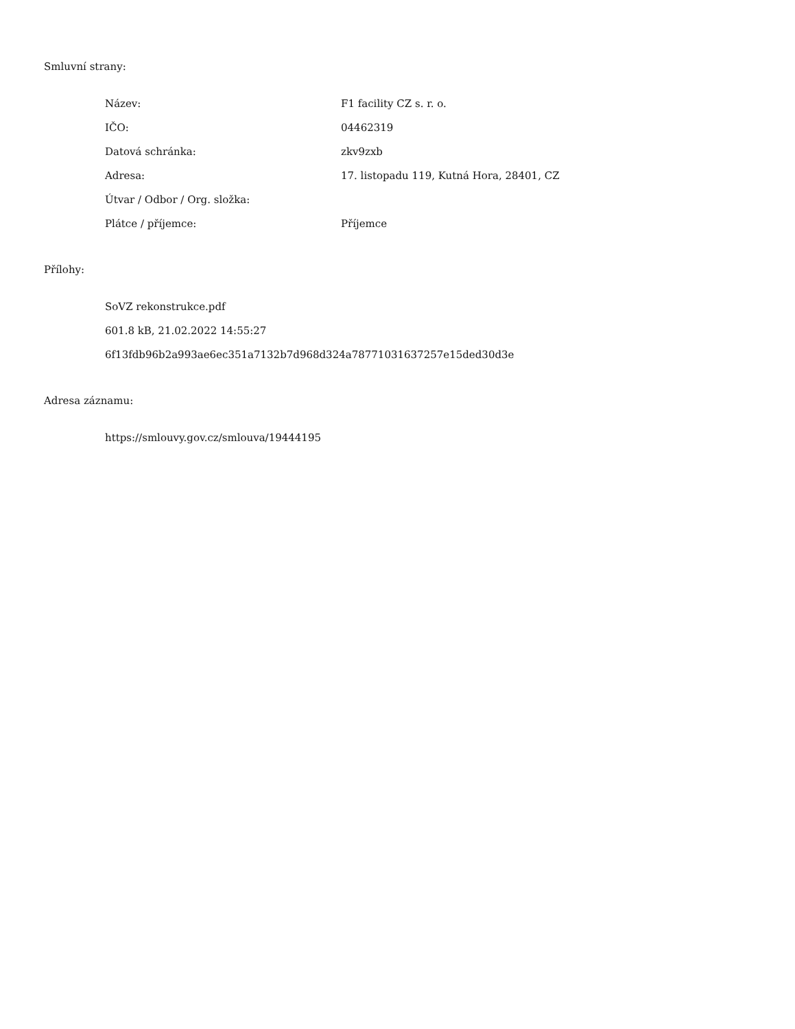Smluvní strany:
| Název: | F1 facility CZ s. r. o. |
| IČO: | 04462319 |
| Datová schránka: | zkv9zxb |
| Adresa: | 17. listopadu 119, Kutná Hora, 28401, CZ |
| Útvar / Odbor / Org. složka: | |
| Plátce / příjemce: | Příjemce |
Přílohy:
SoVZ rekonstrukce.pdf
601.8 kB, 21.02.2022 14:55:27
6f13fdb96b2a993ae6ec351a7132b7d968d324a78771031637257e15ded30d3e
Adresa záznamu:
https://smlouvy.gov.cz/smlouva/19444195